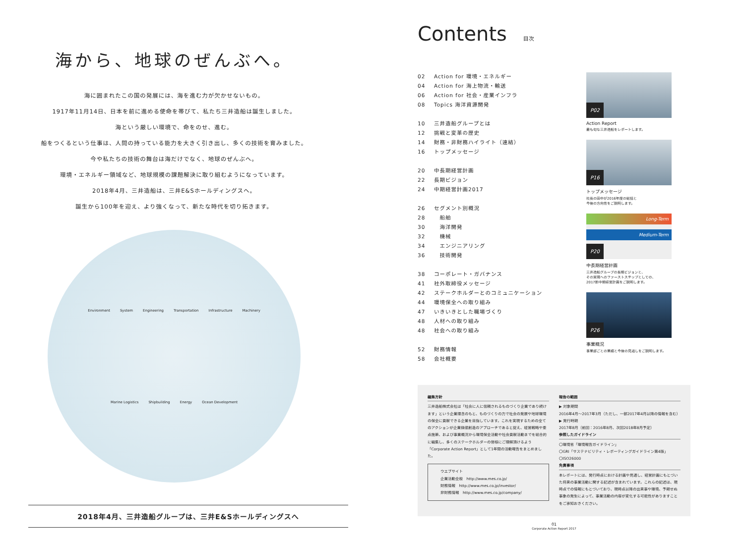海から、地球のぜんぶへ。
海に囲まれたこの国の発展には、海を進む力が欠かせないもの。
1917年11月14日、日本を前に進める使命を帯びて、私たち三井造船は誕生しました。
海という厳しい環境で、命をのせ、進む。
船をつくるという仕事は、人間の持っている能力を大きく引き出し、多くの技術を育みました。
今や私たちの技術の舞台は海だけでなく、地球のぜんぶへ。
環境・エネルギー領域など、地球規模の課題解決に取り組むようになっています。
2018年4月、三井造船は、三井E&Sホールディングスへ。
誕生から100年を迎え、より強くなって、新たな時代を切り拓きます。
Environment System Engineering Transportation Infrastructure Machinery Marine Logistics Shipbuilding Energy Ocean Development
2018年4月、三井造船グループは、三井E&Sホールディングスへ
Contents 目次
02 Action for 環境・エネルギー
04 Action for 海上物流・輸送
06 Action for 社会・産業インフラ
08 Topics 海洋資源開発
10 三井造船グループとは
12 挑戦と変革の歴史
14 財務・非財務ハイライト（連結）
16 トップメッセージ
20 中長期経営計画
22 長期ビジョン
24 中期経営計画2017
26 セグメント別概況
28　船舶
30　海洋開発
32　機械
34　エンジニアリング
36　技術開発
38 コーポレート・ガバナンス
41 社外取締役メッセージ
42 ステークホルダーとのコミュニケーション
44 環境保全への取り組み
47 いきいきとした職場づくり
48 人材への取り組み
48 社会への取り組み
52 財務情報
58 会社概要
P02
Action Report
最も旬な三井造船をレポートします。
P16
トップメッセージ
社長の田中が2016年度の総括と
今後の方向性をご説明します。
Long-Term
Medium-Term
P20
中長期経営計画
三井造船グループの長期ビジョンと、
その実現へのファーストステップとしての、
2017新中期経営計画をご説明します。
P26
事業概況
事業部ごとの業績と今後の見通しをご説明します。
編集方針
三井造船株式会社は「社会に人に信頼されるものづくり企業であり続けます」という企業理念のもと、ものづくりの力で社会の発展や地球環境の保全に貢献できる企業を目指しています。これを実現するための全てのアクションが企業価値創造のアプローチであると捉え、経営戦略や重点施策、および事業概況から環境保全活動や社会貢献活動までを総合的に編集し、多くのステークホルダーの皆様にご理解頂けるよう「Corporate Action Report」として1年間の活動報告をまとめました。
ウエブサイト
企業活動全般　http://www.mes.co.jp/
財務情報　http://www.mes.co.jp/investor/
非財務情報　http://www.mes.co.jp/company/
報告の範囲
▶ 対象期間
2016年4月〜2017年3月（ただし、一部2017年4月以降の情報を含む）
▶ 発行時期
2017年8月（前回：2016年8月、次回2018年8月予定）
参照したガイドライン
〇環境省「環境報告ガイドライン」
〇GRI「サステナビリティ・レポーティングガイドライン第4版」
〇ISO26000
免責事項
本レポートには、発行時点における計画や見通し、経営計画にもとづいた将来の事業活動に関する記述が含まれています。これらの記述は、現時点での情報にもとづいており、現時点以降の出来事や環境、予期せぬ事象の発生によって、事業活動の内容が変化する可能性がありますことをご承知おきください。
01
Corporate Action Report 2017